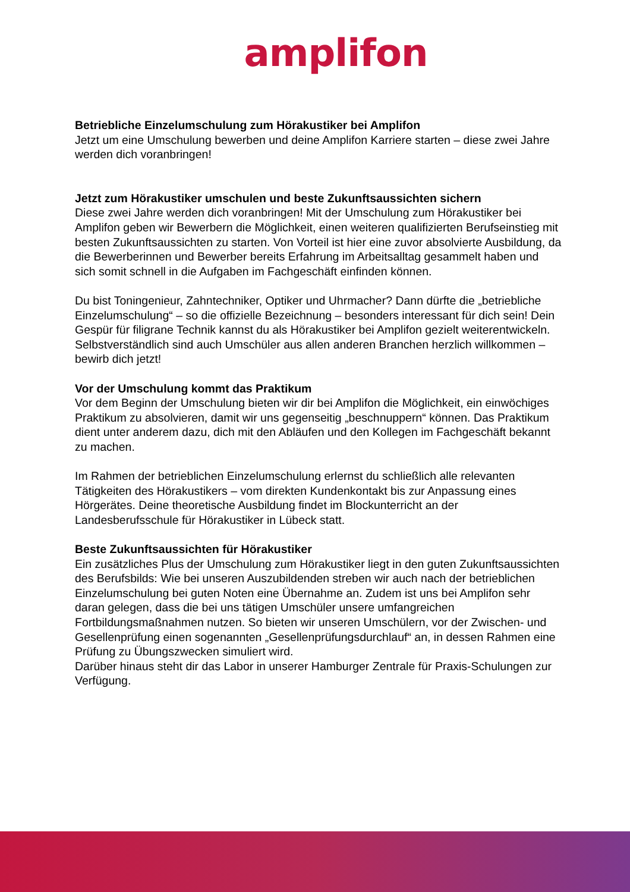amplifon
Betriebliche Einzelumschulung zum Hörakustiker bei Amplifon
Jetzt um eine Umschulung bewerben und deine Amplifon Karriere starten – diese zwei Jahre werden dich voranbringen!
Jetzt zum Hörakustiker umschulen und beste Zukunftsaussichten sichern
Diese zwei Jahre werden dich voranbringen! Mit der Umschulung zum Hörakustiker bei Amplifon geben wir Bewerbern die Möglichkeit, einen weiteren qualifizierten Berufseinstieg mit besten Zukunftsaussichten zu starten. Von Vorteil ist hier eine zuvor absolvierte Ausbildung, da die Bewerberinnen und Bewerber bereits Erfahrung im Arbeitsalltag gesammelt haben und sich somit schnell in die Aufgaben im Fachgeschäft einfinden können.
Du bist Toningenieur, Zahntechniker, Optiker und Uhrmacher? Dann dürfte die „betriebliche Einzelumschulung“ – so die offizielle Bezeichnung – besonders interessant für dich sein! Dein Gespür für filigrane Technik kannst du als Hörakustiker bei Amplifon gezielt weiterentwickeln. Selbstverständlich sind auch Umschüler aus allen anderen Branchen herzlich willkommen – bewirb dich jetzt!
Vor der Umschulung kommt das Praktikum
Vor dem Beginn der Umschulung bieten wir dir bei Amplifon die Möglichkeit, ein einwöchiges Praktikum zu absolvieren, damit wir uns gegenseitig „beschnuppern“ können. Das Praktikum dient unter anderem dazu, dich mit den Abläufen und den Kollegen im Fachgeschäft bekannt zu machen.
Im Rahmen der betrieblichen Einzelumschulung erlernst du schließlich alle relevanten Tätigkeiten des Hörakustikers – vom direkten Kundenkontakt bis zur Anpassung eines Hörgerätes. Deine theoretische Ausbildung findet im Blockunterricht an der Landesberufsschule für Hörakustiker in Lübeck statt.
Beste Zukunftsaussichten für Hörakustiker
Ein zusätzliches Plus der Umschulung zum Hörakustiker liegt in den guten Zukunftsaussichten des Berufsbilds: Wie bei unseren Auszubildenden streben wir auch nach der betrieblichen Einzelumschulung bei guten Noten eine Übernahme an. Zudem ist uns bei Amplifon sehr daran gelegen, dass die bei uns tätigen Umschüler unsere umfangreichen Fortbildungsmaßnahmen nutzen. So bieten wir unseren Umschülern, vor der Zwischen- und Gesellenprüfung einen sogenannten „Gesellenprüfungsdurchlauf“ an, in dessen Rahmen eine Prüfung zu Übungszwecken simuliert wird.
Darüber hinaus steht dir das Labor in unserer Hamburger Zentrale für Praxis-Schulungen zur Verfügung.